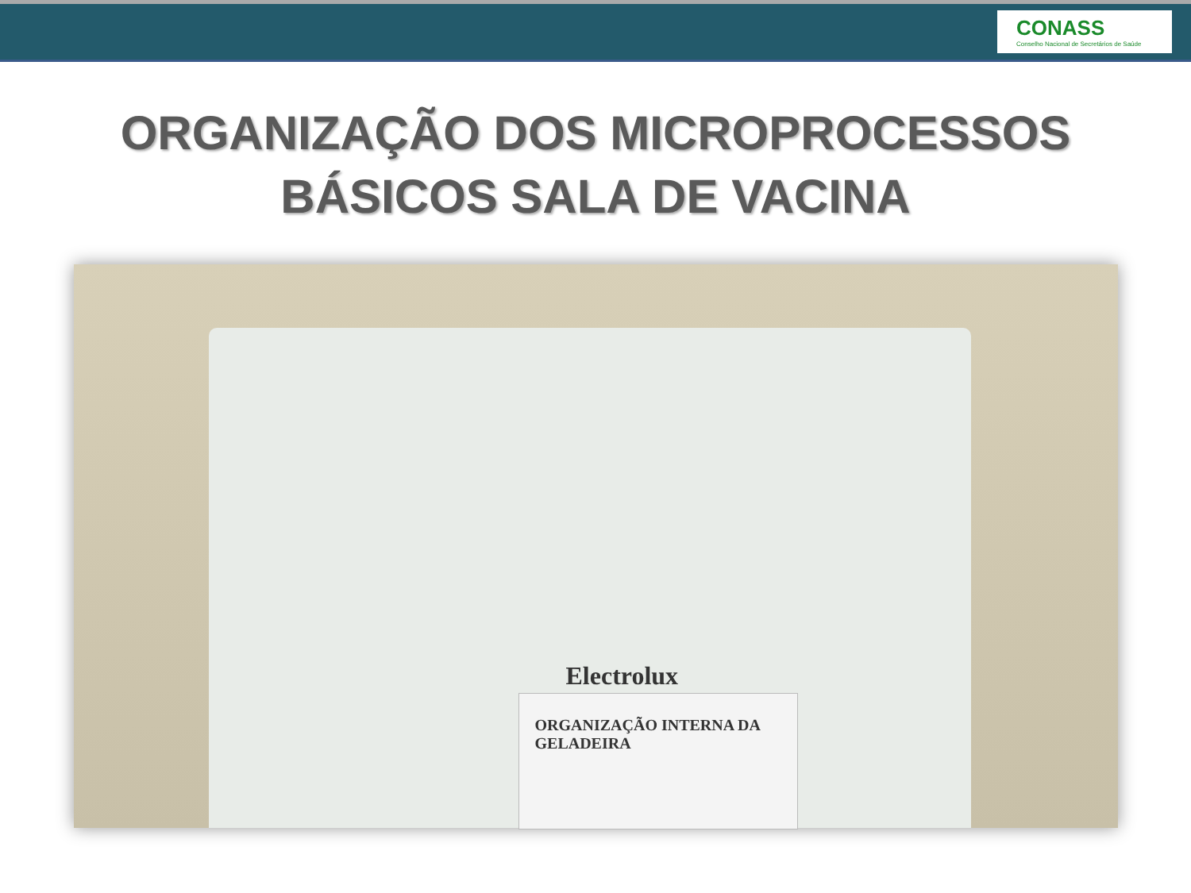CONASS
Conselho Nacional de Secretários de Saúde
ORGANIZAÇÃO DOS MICROPROCESSOS
BÁSICOS SALA DE VACINA
Electrolux
ORGANIZAÇÃO INTERNA DA GELADEIRA